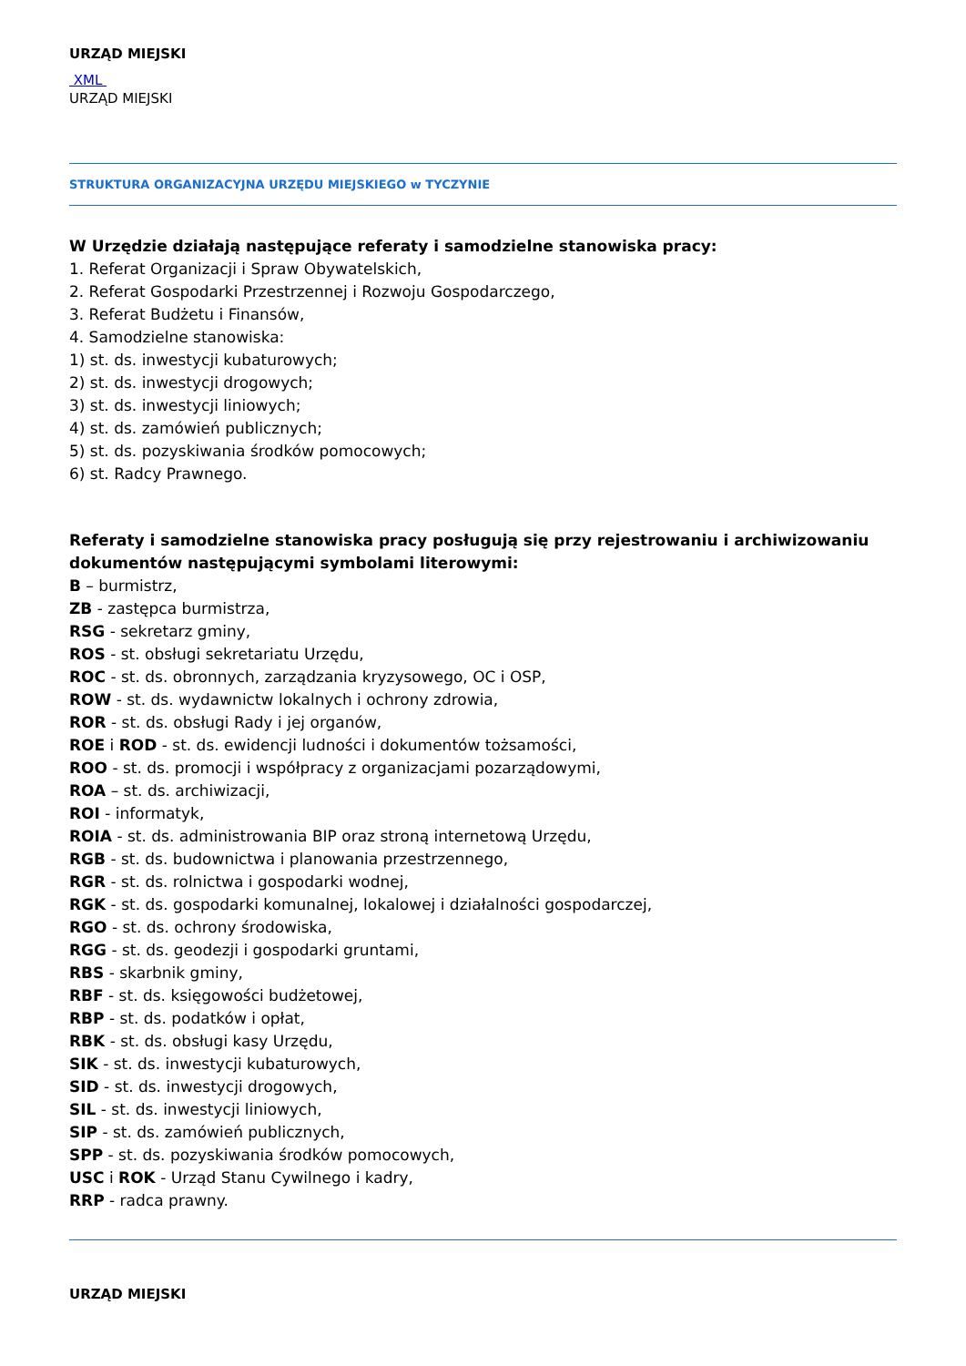URZĄD MIEJSKI
XML
URZĄD MIEJSKI
STRUKTURA ORGANIZACYJNA URZĘDU MIEJSKIEGO w TYCZYNIE
W Urzędzie działają następujące referaty i samodzielne stanowiska pracy:
1. Referat Organizacji i Spraw Obywatelskich,
2. Referat Gospodarki Przestrzennej i Rozwoju Gospodarczego,
3. Referat Budżetu i Finansów,
4. Samodzielne stanowiska:
1) st. ds. inwestycji kubaturowych;
2) st. ds. inwestycji drogowych;
3) st. ds. inwestycji liniowych;
4) st. ds. zamówień publicznych;
5) st. ds. pozyskiwania środków pomocowych;
6) st. Radcy Prawnego.
Referaty i samodzielne stanowiska pracy posługują się przy rejestrowaniu i archiwizowaniu dokumentów następującymi symbolami literowymi:
B – burmistrz,
ZB - zastępca burmistrza,
RSG - sekretarz gminy,
ROS - st. obsługi sekretariatu Urzędu,
ROC - st. ds. obronnych, zarządzania kryzysowego, OC i OSP,
ROW - st. ds. wydawnictw lokalnych i ochrony zdrowia,
ROR - st. ds. obsługi Rady i jej organów,
ROE i ROD - st. ds. ewidencji ludności i dokumentów tożsamości,
ROO - st. ds. promocji i współpracy z organizacjami pozarządowymi,
ROA – st. ds. archiwizacji,
ROI - informatyk,
ROIA - st. ds. administrowania BIP oraz stroną internetową Urzędu,
RGB - st. ds. budownictwa i planowania przestrzennego,
RGR - st. ds. rolnictwa i gospodarki wodnej,
RGK - st. ds. gospodarki komunalnej, lokalowej i działalności gospodarczej,
RGO - st. ds. ochrony środowiska,
RGG - st. ds. geodezji i gospodarki gruntami,
RBS - skarbnik gminy,
RBF - st. ds. księgowości budżetowej,
RBP - st. ds. podatków i opłat,
RBK - st. ds. obsługi kasy Urzędu,
SIK - st. ds. inwestycji kubaturowych,
SID - st. ds. inwestycji drogowych,
SIL - st. ds. inwestycji liniowych,
SIP - st. ds. zamówień publicznych,
SPP - st. ds. pozyskiwania środków pomocowych,
USC i ROK - Urząd Stanu Cywilnego i kadry,
RRP - radca prawny.
URZĄD MIEJSKI